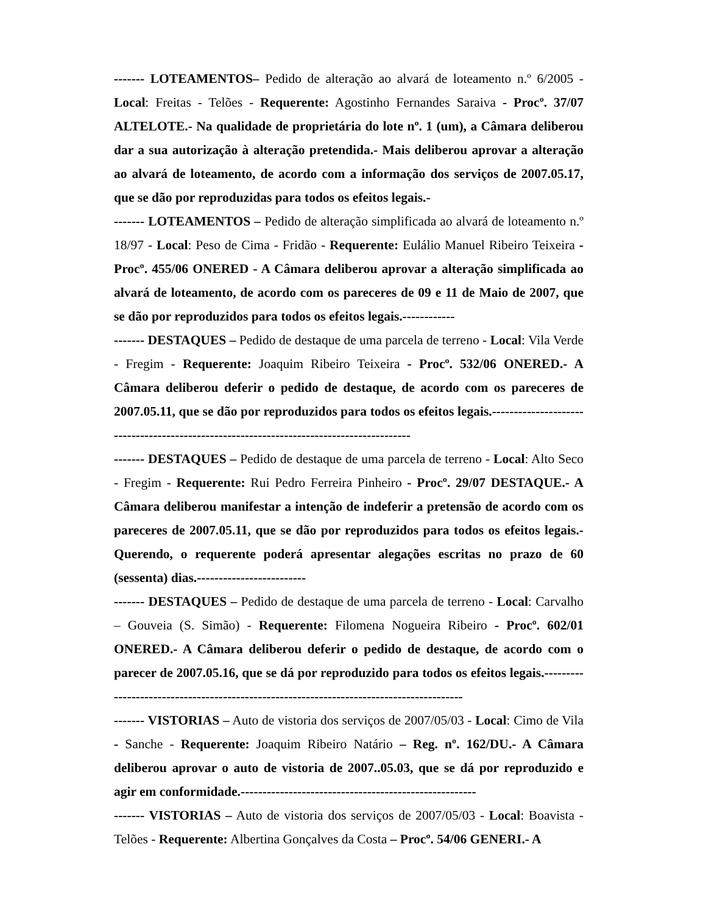------- LOTEAMENTOS– Pedido de alteração ao alvará de loteamento n.º 6/2005 - Local: Freitas - Telões - Requerente: Agostinho Fernandes Saraiva - Procº. 37/07 ALTELOTE.- Na qualidade de proprietária do lote nº. 1 (um), a Câmara deliberou dar a sua autorização à alteração pretendida.- Mais deliberou aprovar a alteração ao alvará de loteamento, de acordo com a informação dos serviços de 2007.05.17, que se dão por reproduzidas para todos os efeitos legais.-
------- LOTEAMENTOS – Pedido de alteração simplificada ao alvará de loteamento n.º 18/97 - Local: Peso de Cima - Fridão - Requerente: Eulálio Manuel Ribeiro Teixeira - Procº. 455/06 ONERED - A Câmara deliberou aprovar a alteração simplificada ao alvará de loteamento, de acordo com os pareceres de 09 e 11 de Maio de 2007, que se dão por reproduzidos para todos os efeitos legais.------------
------- DESTAQUES – Pedido de destaque de uma parcela de terreno - Local: Vila Verde - Fregim - Requerente: Joaquim Ribeiro Teixeira - Procº. 532/06 ONERED.- A Câmara deliberou deferir o pedido de destaque, de acordo com os pareceres de 2007.05.11, que se dão por reproduzidos para todos os efeitos legais.-----------------------------------------------------------------------------------------
------- DESTAQUES – Pedido de destaque de uma parcela de terreno - Local: Alto Seco - Fregim - Requerente: Rui Pedro Ferreira Pinheiro - Procº. 29/07 DESTAQUE.- A Câmara deliberou manifestar a intenção de indeferir a pretensão de acordo com os pareceres de 2007.05.11, que se dão por reproduzidos para todos os efeitos legais.- Querendo, o requerente poderá apresentar alegações escritas no prazo de 60 (sessenta) dias.-------------------------
------- DESTAQUES – Pedido de destaque de uma parcela de terreno - Local: Carvalho – Gouveia (S. Simão) - Requerente: Filomena Nogueira Ribeiro - Procº. 602/01 ONERED.- A Câmara deliberou deferir o pedido de destaque, de acordo com o parecer de 2007.05.16, que se dá por reproduzido para todos os efeitos legais.-----------------------------------------------------------------------------------------
------- VISTORIAS – Auto de vistoria dos serviços de 2007/05/03 - Local: Cimo de Vila - Sanche - Requerente: Joaquim Ribeiro Natário – Reg. nº. 162/DU.- A Câmara deliberou aprovar o auto de vistoria de 2007..05.03, que se dá por reproduzido e agir em conformidade.------------------------------------------------------
------- VISTORIAS – Auto de vistoria dos serviços de 2007/05/03 - Local: Boavista - Telões - Requerente: Albertina Gonçalves da Costa – Procº. 54/06 GENERI.- A